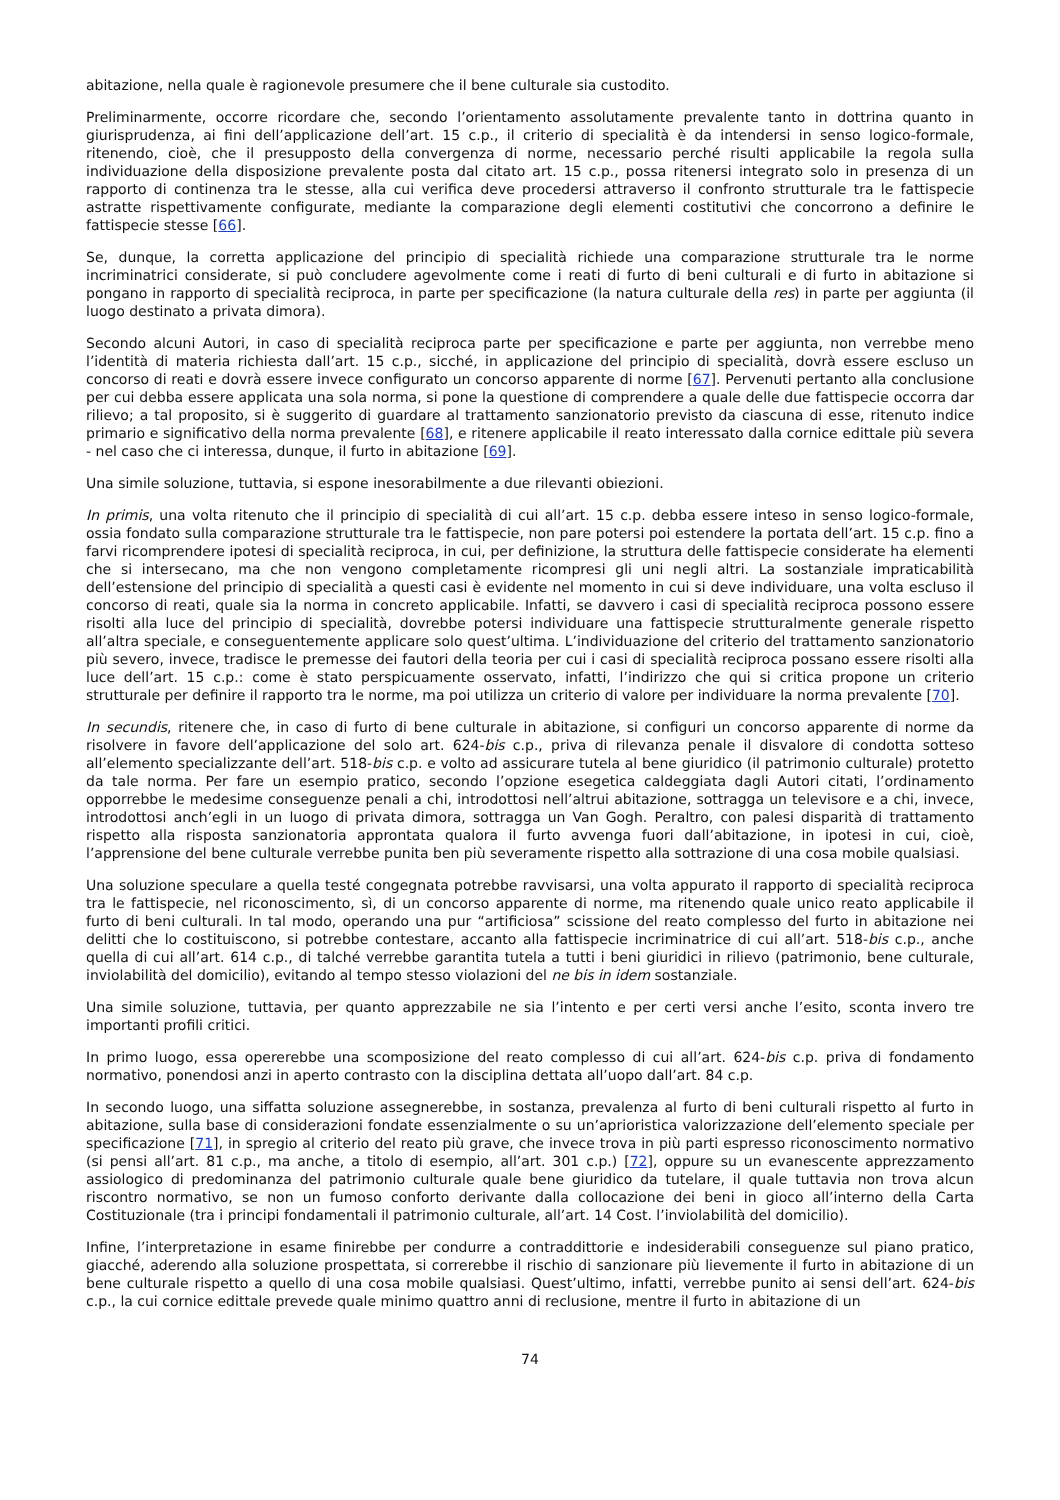abitazione, nella quale è ragionevole presumere che il bene culturale sia custodito.
Preliminarmente, occorre ricordare che, secondo l’orientamento assolutamente prevalente tanto in dottrina quanto in giurisprudenza, ai fini dell’applicazione dell’art. 15 c.p., il criterio di specialità è da intendersi in senso logico-formale, ritenendo, cioè, che il presupposto della convergenza di norme, necessario perché risulti applicabile la regola sulla individuazione della disposizione prevalente posta dal citato art. 15 c.p., possa ritenersi integrato solo in presenza di un rapporto di continenza tra le stesse, alla cui verifica deve procedersi attraverso il confronto strutturale tra le fattispecie astratte rispettivamente configurate, mediante la comparazione degli elementi costitutivi che concorrono a definire le fattispecie stesse [66].
Se, dunque, la corretta applicazione del principio di specialità richiede una comparazione strutturale tra le norme incriminatrici considerate, si può concludere agevolmente come i reati di furto di beni culturali e di furto in abitazione si pongano in rapporto di specialità reciproca, in parte per specificazione (la natura culturale della res) in parte per aggiunta (il luogo destinato a privata dimora).
Secondo alcuni Autori, in caso di specialità reciproca parte per specificazione e parte per aggiunta, non verrebbe meno l’identità di materia richiesta dall’art. 15 c.p., sicché, in applicazione del principio di specialità, dovrà essere escluso un concorso di reati e dovrà essere invece configurato un concorso apparente di norme [67]. Pervenuti pertanto alla conclusione per cui debba essere applicata una sola norma, si pone la questione di comprendere a quale delle due fattispecie occorra dar rilievo; a tal proposito, si è suggerito di guardare al trattamento sanzionatorio previsto da ciascuna di esse, ritenuto indice primario e significativo della norma prevalente [68], e ritenere applicabile il reato interessato dalla cornice edittale più severa - nel caso che ci interessa, dunque, il furto in abitazione [69].
Una simile soluzione, tuttavia, si espone inesorabilmente a due rilevanti obiezioni.
In primis, una volta ritenuto che il principio di specialità di cui all’art. 15 c.p. debba essere inteso in senso logico-formale, ossia fondato sulla comparazione strutturale tra le fattispecie, non pare potersi poi estendere la portata dell’art. 15 c.p. fino a farvi ricomprendere ipotesi di specialità reciproca, in cui, per definizione, la struttura delle fattispecie considerate ha elementi che si intersecano, ma che non vengono completamente ricompresi gli uni negli altri. La sostanziale impraticabilità dell’estensione del principio di specialità a questi casi è evidente nel momento in cui si deve individuare, una volta escluso il concorso di reati, quale sia la norma in concreto applicabile. Infatti, se davvero i casi di specialità reciproca possono essere risolti alla luce del principio di specialità, dovrebbe potersi individuare una fattispecie strutturalmente generale rispetto all’altra speciale, e conseguentemente applicare solo quest’ultima. L’individuazione del criterio del trattamento sanzionatorio più severo, invece, tradisce le premesse dei fautori della teoria per cui i casi di specialità reciproca possano essere risolti alla luce dell’art. 15 c.p.: come è stato perspicuamente osservato, infatti, l’indirizzo che qui si critica propone un criterio strutturale per definire il rapporto tra le norme, ma poi utilizza un criterio di valore per individuare la norma prevalente [70].
In secundis, ritenere che, in caso di furto di bene culturale in abitazione, si configuri un concorso apparente di norme da risolvere in favore dell’applicazione del solo art. 624-bis c.p., priva di rilevanza penale il disvalore di condotta sotteso all’elemento specializzante dell’art. 518-bis c.p. e volto ad assicurare tutela al bene giuridico (il patrimonio culturale) protetto da tale norma. Per fare un esempio pratico, secondo l’opzione esegetica caldeggiata dagli Autori citati, l’ordinamento opporrebbe le medesime conseguenze penali a chi, introdottosi nell’altrui abitazione, sottragga un televisore e a chi, invece, introdottosi anch’egli in un luogo di privata dimora, sottragga un Van Gogh. Peraltro, con palesi disparità di trattamento rispetto alla risposta sanzionatoria approntata qualora il furto avvenga fuori dall’abitazione, in ipotesi in cui, cioè, l’apprensione del bene culturale verrebbe punita ben più severamente rispetto alla sottrazione di una cosa mobile qualsiasi.
Una soluzione speculare a quella testé congegnata potrebbe ravvisarsi, una volta appurato il rapporto di specialità reciproca tra le fattispecie, nel riconoscimento, sì, di un concorso apparente di norme, ma ritenendo quale unico reato applicabile il furto di beni culturali. In tal modo, operando una pur “artificiosa” scissione del reato complesso del furto in abitazione nei delitti che lo costituiscono, si potrebbe contestare, accanto alla fattispecie incriminatrice di cui all’art. 518-bis c.p., anche quella di cui all’art. 614 c.p., di talché verrebbe garantita tutela a tutti i beni giuridici in rilievo (patrimonio, bene culturale, inviolabilità del domicilio), evitando al tempo stesso violazioni del ne bis in idem sostanziale.
Una simile soluzione, tuttavia, per quanto apprezzabile ne sia l’intento e per certi versi anche l’esito, sconta invero tre importanti profili critici.
In primo luogo, essa opererebbe una scomposizione del reato complesso di cui all’art. 624-bis c.p. priva di fondamento normativo, ponendosi anzi in aperto contrasto con la disciplina dettata all’uopo dall’art. 84 c.p.
In secondo luogo, una siffatta soluzione assegnerebbe, in sostanza, prevalenza al furto di beni culturali rispetto al furto in abitazione, sulla base di considerazioni fondate essenzialmente o su un’aprioristica valorizzazione dell’elemento speciale per specificazione [71], in spregio al criterio del reato più grave, che invece trova in più parti espresso riconoscimento normativo (si pensi all’art. 81 c.p., ma anche, a titolo di esempio, all’art. 301 c.p.) [72], oppure su un evanescente apprezzamento assiologico di predominanza del patrimonio culturale quale bene giuridico da tutelare, il quale tuttavia non trova alcun riscontro normativo, se non un fumoso conforto derivante dalla collocazione dei beni in gioco all’interno della Carta Costituzionale (tra i principi fondamentali il patrimonio culturale, all’art. 14 Cost. l’inviolabilità del domicilio).
Infine, l’interpretazione in esame finirebbe per condurre a contraddittorie e indesiderabili conseguenze sul piano pratico, giacché, aderendo alla soluzione prospettata, si correrebbe il rischio di sanzionare più lievemente il furto in abitazione di un bene culturale rispetto a quello di una cosa mobile qualsiasi. Quest’ultimo, infatti, verrebbe punito ai sensi dell’art. 624-bis c.p., la cui cornice edittale prevede quale minimo quattro anni di reclusione, mentre il furto in abitazione di un
74